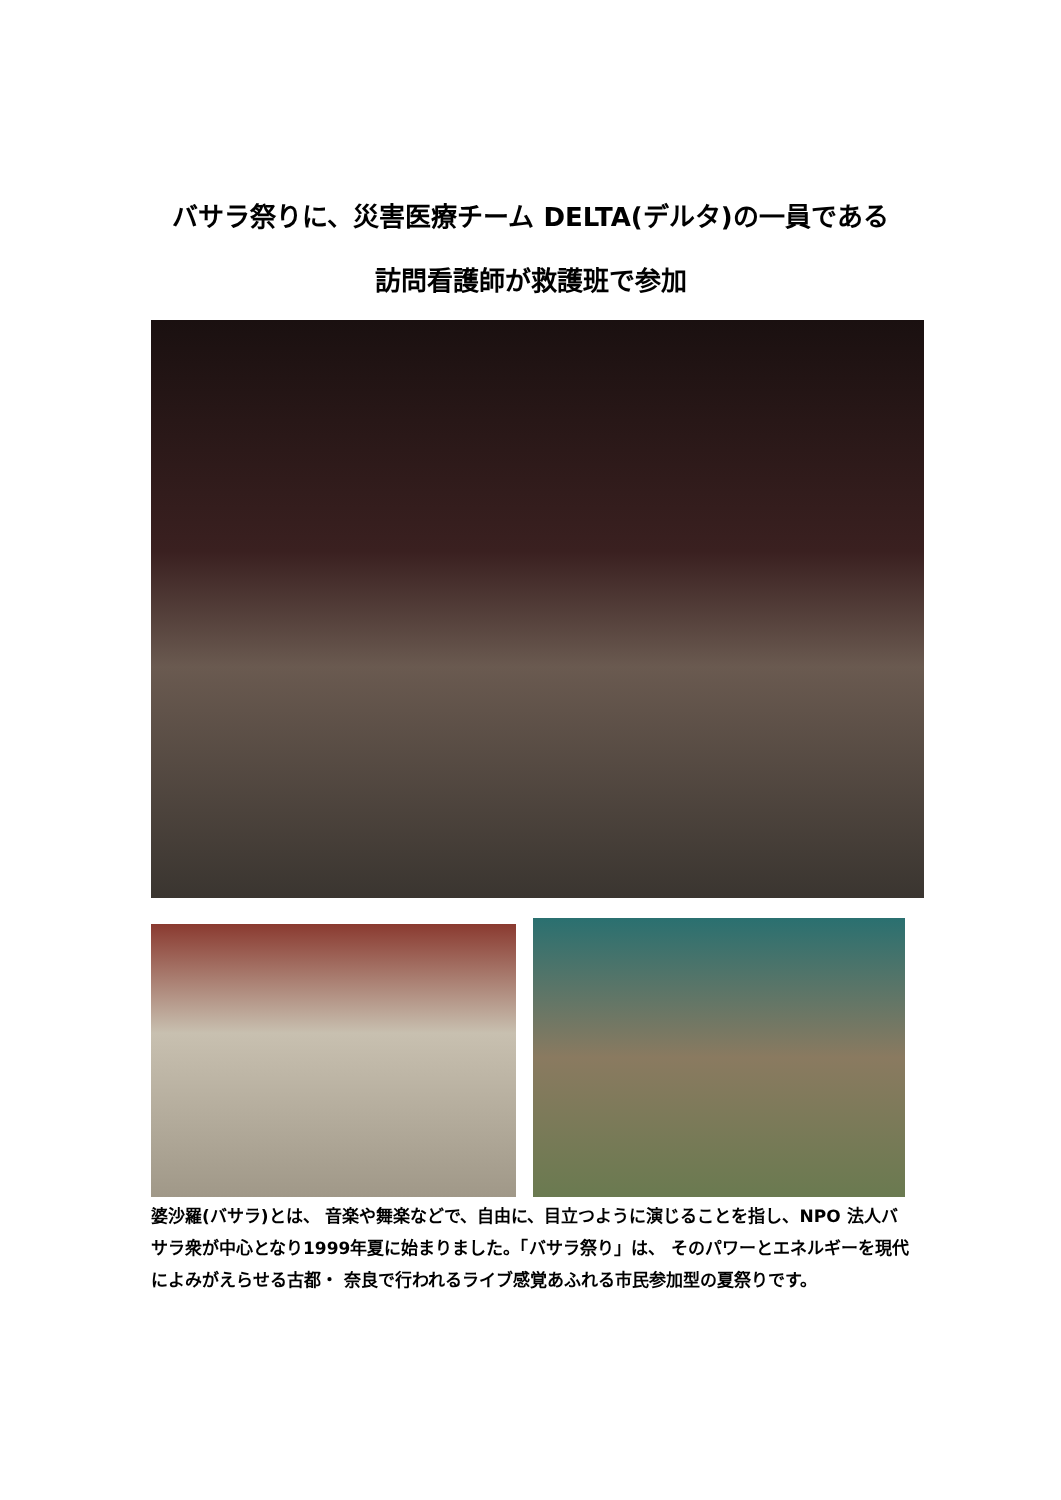バサラ祭りに、災害医療チーム DELTA(デルタ)の一員である
訪問看護師が救護班で参加
婆沙羅(バサラ)とは、 音楽や舞楽などで、自由に、目立つように演じることを指し、NPO 法人バサラ衆が中心となり1999年夏に始まりました。「バサラ祭り」は、 そのパワーとエネルギーを現代によみがえらせる古都・ 奈良で行われるライブ感覚あふれる市民参加型の夏祭りです。